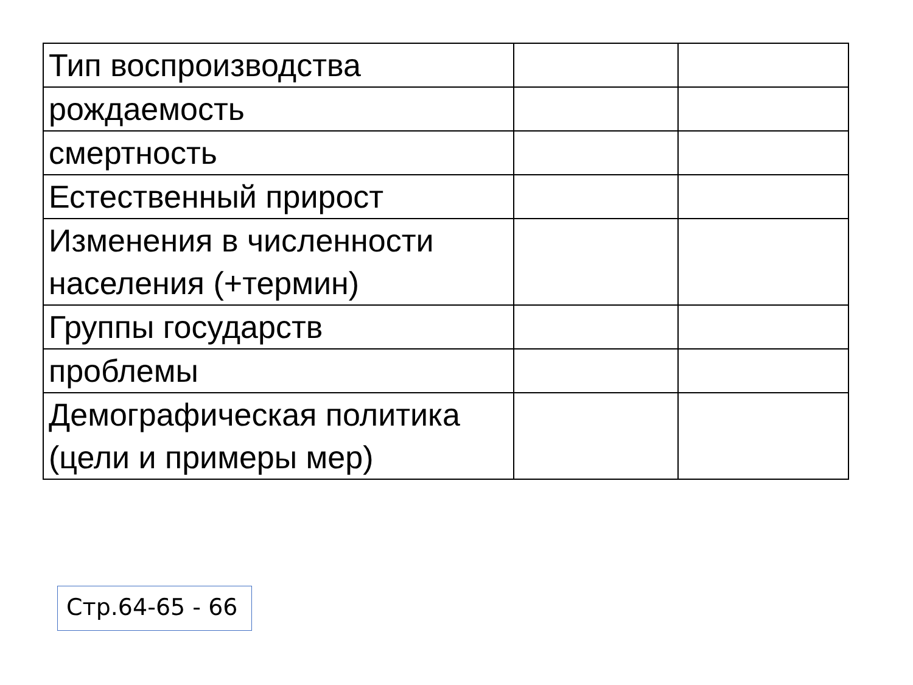| Тип воспроизводства | | |
| рождаемость | | |
| смертность | | |
| Естественный прирост | | |
| Изменения в численности населения (+термин) | | |
| Группы государств | | |
| проблемы | | |
| Демографическая политика (цели и примеры мер) | | |
Стр.64-65 - 66